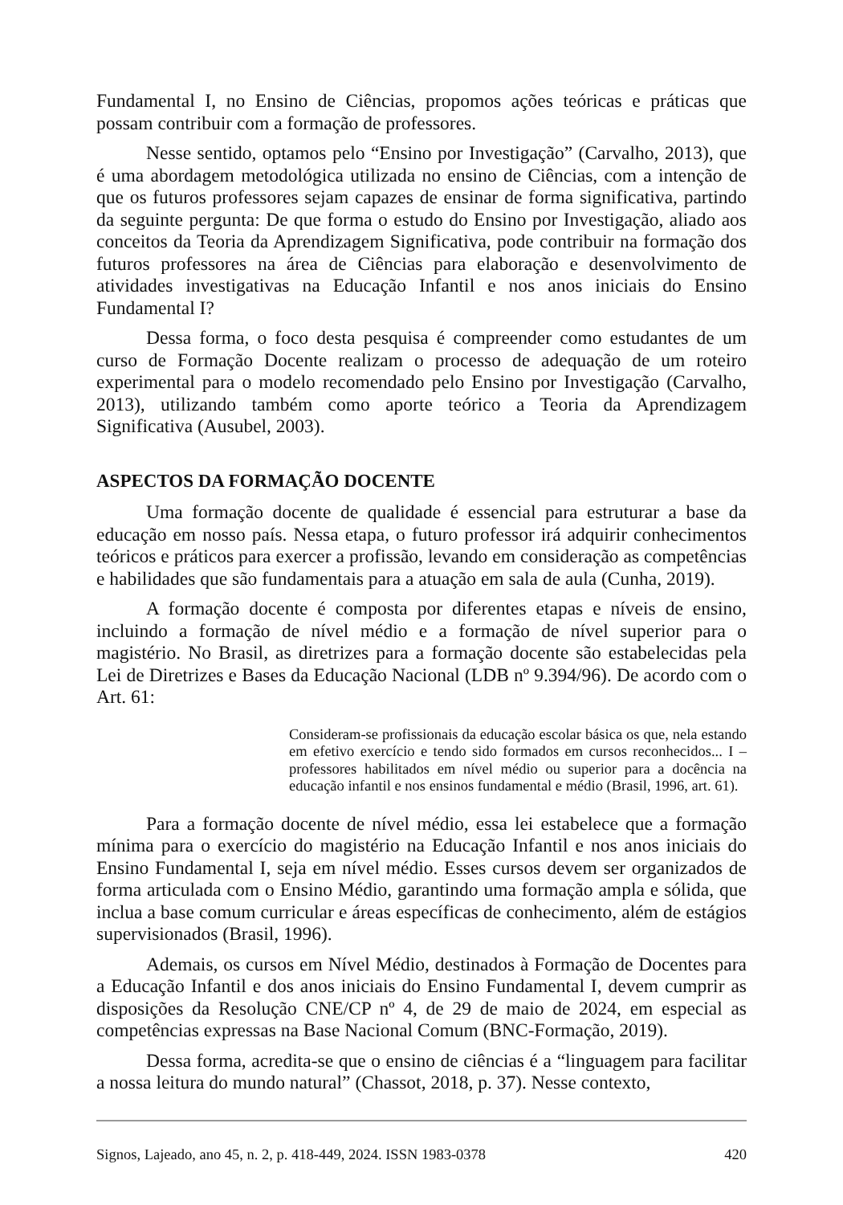Fundamental I, no Ensino de Ciências, propomos ações teóricas e práticas que possam contribuir com a formação de professores.
Nesse sentido, optamos pelo “Ensino por Investigação” (Carvalho, 2013), que é uma abordagem metodológica utilizada no ensino de Ciências, com a intenção de que os futuros professores sejam capazes de ensinar de forma significativa, partindo da seguinte pergunta: De que forma o estudo do Ensino por Investigação, aliado aos conceitos da Teoria da Aprendizagem Significativa, pode contribuir na formação dos futuros professores na área de Ciências para elaboração e desenvolvimento de atividades investigativas na Educação Infantil e nos anos iniciais do Ensino Fundamental I?
Dessa forma, o foco desta pesquisa é compreender como estudantes de um curso de Formação Docente realizam o processo de adequação de um roteiro experimental para o modelo recomendado pelo Ensino por Investigação (Carvalho, 2013), utilizando também como aporte teórico a Teoria da Aprendizagem Significativa (Ausubel, 2003).
ASPECTOS DA FORMAÇÃO DOCENTE
Uma formação docente de qualidade é essencial para estruturar a base da educação em nosso país. Nessa etapa, o futuro professor irá adquirir conhecimentos teóricos e práticos para exercer a profissão, levando em consideração as competências e habilidades que são fundamentais para a atuação em sala de aula (Cunha, 2019).
A formação docente é composta por diferentes etapas e níveis de ensino, incluindo a formação de nível médio e a formação de nível superior para o magistério. No Brasil, as diretrizes para a formação docente são estabelecidas pela Lei de Diretrizes e Bases da Educação Nacional (LDB nº 9.394/96). De acordo com o Art. 61:
Consideram-se profissionais da educação escolar básica os que, nela estando em efetivo exercício e tendo sido formados em cursos reconhecidos... I – professores habilitados em nível médio ou superior para a docência na educação infantil e nos ensinos fundamental e médio (Brasil, 1996, art. 61).
Para a formação docente de nível médio, essa lei estabelece que a formação mínima para o exercício do magistério na Educação Infantil e nos anos iniciais do Ensino Fundamental I, seja em nível médio. Esses cursos devem ser organizados de forma articulada com o Ensino Médio, garantindo uma formação ampla e sólida, que inclua a base comum curricular e áreas específicas de conhecimento, além de estágios supervisionados (Brasil, 1996).
Ademais, os cursos em Nível Médio, destinados à Formação de Docentes para a Educação Infantil e dos anos iniciais do Ensino Fundamental I, devem cumprir as disposições da Resolução CNE/CP nº 4, de 29 de maio de 2024, em especial as competências expressas na Base Nacional Comum (BNC-Formação, 2019).
Dessa forma, acredita-se que o ensino de ciências é a “linguagem para facilitar a nossa leitura do mundo natural” (Chassot, 2018, p. 37). Nesse contexto,
Signos, Lajeado, ano 45, n. 2, p. 418-449, 2024. ISSN 1983-0378 420